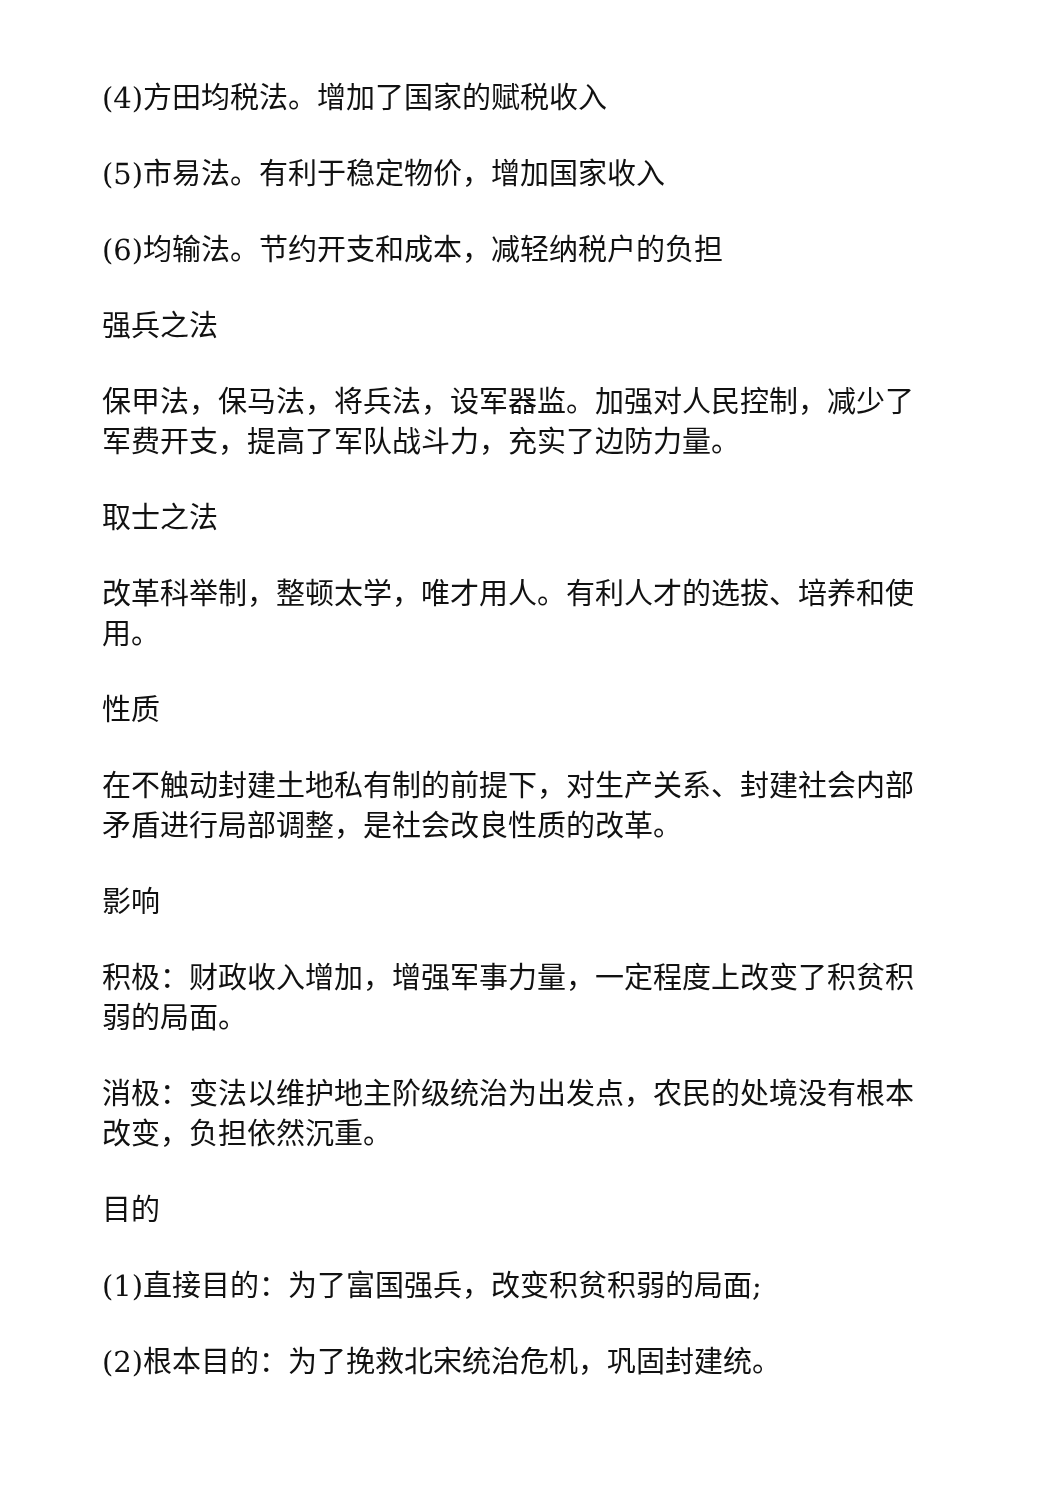(4)方田均税法。增加了国家的赋税收入
(5)市易法。有利于稳定物价，增加国家收入
(6)均输法。节约开支和成本，减轻纳税户的负担
强兵之法
保甲法，保马法，将兵法，设军器监。加强对人民控制，减少了军费开支，提高了军队战斗力，充实了边防力量。
取士之法
改革科举制，整顿太学，唯才用人。有利人才的选拔、培养和使用。
性质
在不触动封建土地私有制的前提下，对生产关系、封建社会内部矛盾进行局部调整，是社会改良性质的改革。
影响
积极：财政收入增加，增强军事力量，一定程度上改变了积贫积弱的局面。
消极：变法以维护地主阶级统治为出发点，农民的处境没有根本改变，负担依然沉重。
目的
(1)直接目的：为了富国强兵，改变积贫积弱的局面;
(2)根本目的：为了挽救北宋统治危机，巩固封建统。